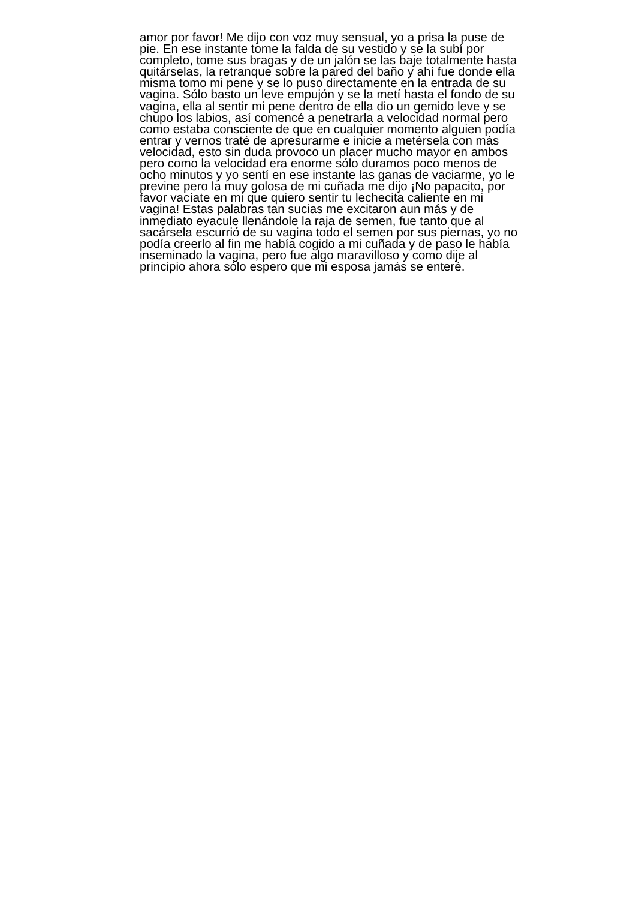amor por favor! Me dijo con voz muy sensual, yo a prisa la puse de
pie. En ese instante tome la falda de su vestido y se la subí por
completo, tome sus bragas y de un jalón se las baje totalmente hasta
quitárselas, la retranque sobre la pared del baño y ahí fue donde ella
misma tomo mi pene y se lo puso directamente en la entrada de su
vagina. Sólo basto un leve empujón y se la metí hasta el fondo de su
vagina, ella al sentir mi pene dentro de ella dio un gemido leve y se
chupo los labios, así comencé a penetrarla a velocidad normal pero
como estaba consciente de que en cualquier momento alguien podía
entrar y vernos traté de apresurarme e inicie a metérsela con más
velocidad, esto sin duda provoco un placer mucho mayor en ambos
pero como la velocidad era enorme sólo duramos poco menos de
ocho minutos y yo sentí en ese instante las ganas de vaciarme, yo le
previne pero la muy golosa de mi cuñada me dijo ¡No papacito, por
favor vacíate en mi que quiero sentir tu lechecita caliente en mi
vagina! Estas palabras tan sucias me excitaron aun más y de
inmediato eyacule llenándole la raja de semen, fue tanto que al
sacársela escurrió de su vagina todo el semen por sus piernas, yo no
podía creerlo al fin me había cogido a mi cuñada y de paso le había
inseminado la vagina, pero fue algo maravilloso y como dije al
principio ahora sólo espero que mi esposa jamás se enteré.